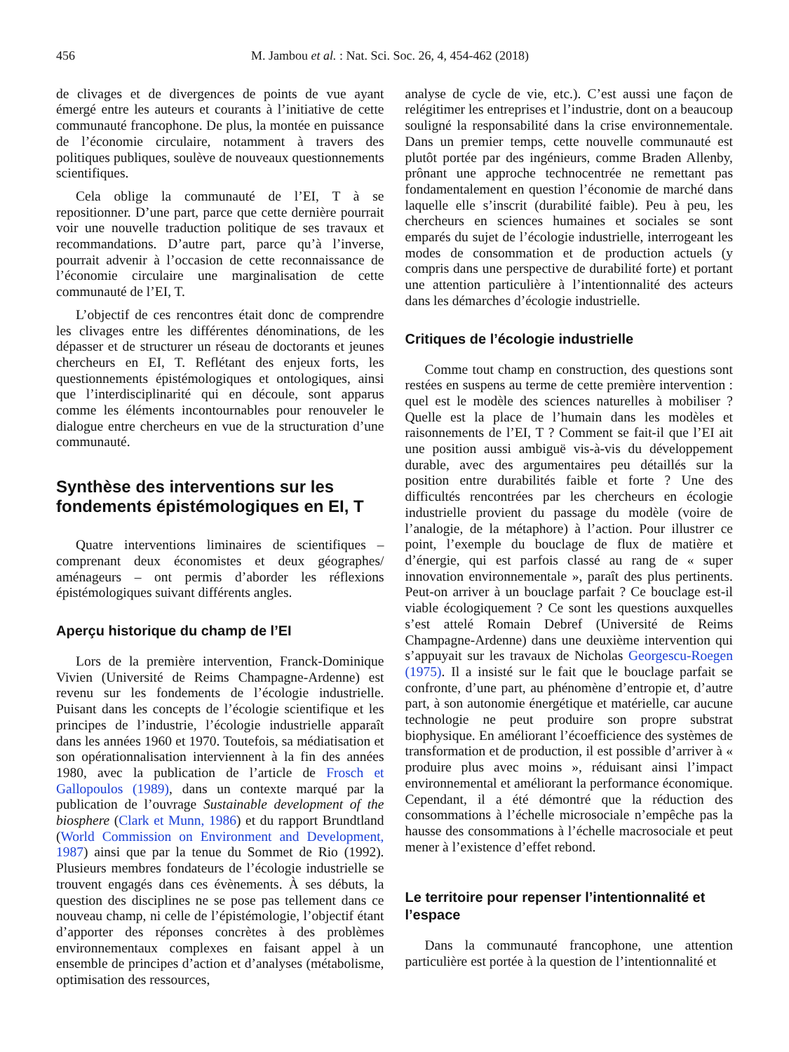456 M. Jambou et al. : Nat. Sci. Soc. 26, 4, 454-462 (2018)
de clivages et de divergences de points de vue ayant émergé entre les auteurs et courants à l’initiative de cette communauté francophone. De plus, la montée en puissance de l’économie circulaire, notamment à travers des politiques publiques, soulève de nouveaux questionnements scientifiques.
Cela oblige la communauté de l’EI, T à se repositionner. D’une part, parce que cette dernière pourrait voir une nouvelle traduction politique de ses travaux et recommandations. D’autre part, parce qu’à l’inverse, pourrait advenir à l’occasion de cette reconnaissance de l’économie circulaire une marginalisation de cette communauté de l’EI, T.
L’objectif de ces rencontres était donc de comprendre les clivages entre les différentes dénominations, de les dépasser et de structurer un réseau de doctorants et jeunes chercheurs en EI, T. Reflétant des enjeux forts, les questionnements épistémologiques et ontologiques, ainsi que l’interdisciplinarité qui en découle, sont apparus comme les éléments incontournables pour renouveler le dialogue entre chercheurs en vue de la structuration d’une communauté.
Synthèse des interventions sur les fondements épistémologiques en EI, T
Quatre interventions liminaires de scientifiques – comprenant deux économistes et deux géographes/ aménageurs – ont permis d’aborder les réflexions épistémologiques suivant différents angles.
Aperçu historique du champ de l’EI
Lors de la première intervention, Franck-Dominique Vivien (Université de Reims Champagne-Ardenne) est revenu sur les fondements de l’écologie industrielle. Puisant dans les concepts de l’écologie scientifique et les principes de l’industrie, l’écologie industrielle apparaît dans les années 1960 et 1970. Toutefois, sa médiatisation et son opérationnalisation interviennent à la fin des années 1980, avec la publication de l’article de Frosch et Gallopoulos (1989), dans un contexte marqué par la publication de l’ouvrage Sustainable development of the biosphere (Clark et Munn, 1986) et du rapport Brundtland (World Commission on Environment and Development, 1987) ainsi que par la tenue du Sommet de Rio (1992). Plusieurs membres fondateurs de l’écologie industrielle se trouvent engagés dans ces évènements. À ses débuts, la question des disciplines ne se pose pas tellement dans ce nouveau champ, ni celle de l’épistémologie, l’objectif étant d’apporter des réponses concrètes à des problèmes environnementaux complexes en faisant appel à un ensemble de principes d’action et d’analyses (métabolisme, optimisation des ressources,
analyse de cycle de vie, etc.). C’est aussi une façon de relégitimer les entreprises et l’industrie, dont on a beaucoup souligné la responsabilité dans la crise environnementale. Dans un premier temps, cette nouvelle communauté est plutôt portée par des ingénieurs, comme Braden Allenby, prônant une approche technocentrée ne remettant pas fondamentalement en question l’économie de marché dans laquelle elle s’inscrit (durabilité faible). Peu à peu, les chercheurs en sciences humaines et sociales se sont emparés du sujet de l’écologie industrielle, interrogeant les modes de consommation et de production actuels (y compris dans une perspective de durabilité forte) et portant une attention particulière à l’intentionnalité des acteurs dans les démarches d’écologie industrielle.
Critiques de l’écologie industrielle
Comme tout champ en construction, des questions sont restées en suspens au terme de cette première intervention : quel est le modèle des sciences naturelles à mobiliser ? Quelle est la place de l’humain dans les modèles et raisonnements de l’EI, T ? Comment se fait-il que l’EI ait une position aussi ambiguë vis-à-vis du développement durable, avec des argumentaires peu détaillés sur la position entre durabilités faible et forte ? Une des difficultés rencontrées par les chercheurs en écologie industrielle provient du passage du modèle (voire de l’analogie, de la métaphore) à l’action. Pour illustrer ce point, l’exemple du bouclage de flux de matière et d’énergie, qui est parfois classé au rang de « super innovation environnementale », paraît des plus pertinents. Peut-on arriver à un bouclage parfait ? Ce bouclage est-il viable écologiquement ? Ce sont les questions auxquelles s’est attelé Romain Debref (Université de Reims Champagne-Ardenne) dans une deuxième intervention qui s’appuyait sur les travaux de Nicholas Georgescu-Roegen (1975). Il a insisté sur le fait que le bouclage parfait se confronte, d’une part, au phénomène d’entropie et, d’autre part, à son autonomie énergétique et matérielle, car aucune technologie ne peut produire son propre substrat biophysique. En améliorant l’écoefficience des systèmes de transformation et de production, il est possible d’arriver à « produire plus avec moins », réduisant ainsi l’impact environnemental et améliorant la performance économique. Cependant, il a été démontré que la réduction des consommations à l’échelle microsociale n’empêche pas la hausse des consommations à l’échelle macrosociale et peut mener à l’existence d’effet rebond.
Le territoire pour repenser l’intentionnalité et l’espace
Dans la communauté francophone, une attention particulière est portée à la question de l’intentionnalité et